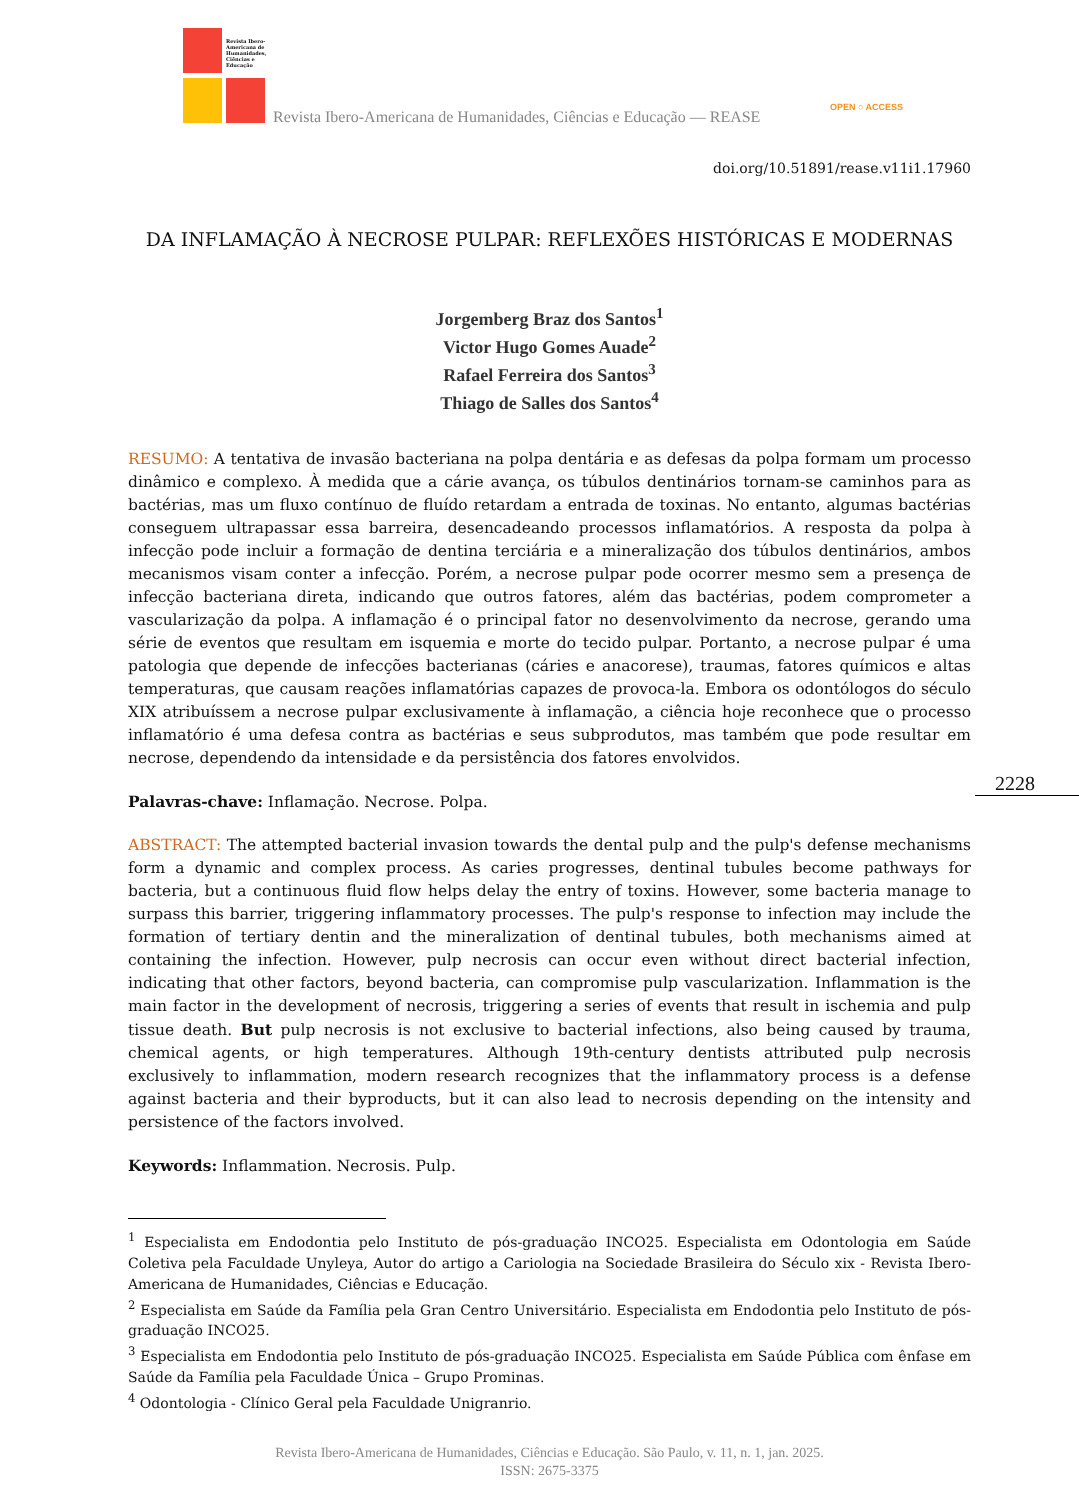Revista Ibero-
Americana de
Humanidades,
Ciências e
Educação
Revista Ibero-Americana de Humanidades, Ciências e Educação — REASE
OPEN ○ ACCESS
doi.org/10.51891/rease.v11i1.17960
DA INFLAMAÇÃO À NECROSE PULPAR: REFLEXÕES HISTÓRICAS E MODERNAS
Jorgemberg Braz dos Santos<sup>1</sup>
Victor Hugo Gomes Auade<sup>2</sup>
Rafael Ferreira dos Santos<sup>3</sup>
Thiago de Salles dos Santos<sup>4</sup>
RESUMO: A tentativa de invasão bacteriana na polpa dentária e as defesas da polpa formam um processo dinâmico e complexo. À medida que a cárie avança, os túbulos dentinários tornam-se caminhos para as bactérias, mas um fluxo contínuo de fluído retardam a entrada de toxinas. No entanto, algumas bactérias conseguem ultrapassar essa barreira, desencadeando processos inflamatórios. A resposta da polpa à infecção pode incluir a formação de dentina terciária e a mineralização dos túbulos dentinários, ambos mecanismos visam conter a infecção. Porém, a necrose pulpar pode ocorrer mesmo sem a presença de infecção bacteriana direta, indicando que outros fatores, além das bactérias, podem comprometer a vascularização da polpa. A inflamação é o principal fator no desenvolvimento da necrose, gerando uma série de eventos que resultam em isquemia e morte do tecido pulpar. Portanto, a necrose pulpar é uma patologia que depende de infecções bacterianas (cáries e anacorese), traumas, fatores químicos e altas temperaturas, que causam reações inflamatórias capazes de provoca-la. Embora os odontólogos do século XIX atribuíssem a necrose pulpar exclusivamente à inflamação, a ciência hoje reconhece que o processo inflamatório é uma defesa contra as bactérias e seus subprodutos, mas também que pode resultar em necrose, dependendo da intensidade e da persistência dos fatores envolvidos.
Palavras-chave: Inflamação. Necrose. Polpa.
ABSTRACT: The attempted bacterial invasion towards the dental pulp and the pulp's defense mechanisms form a dynamic and complex process. As caries progresses, dentinal tubules become pathways for bacteria, but a continuous fluid flow helps delay the entry of toxins. However, some bacteria manage to surpass this barrier, triggering inflammatory processes. The pulp's response to infection may include the formation of tertiary dentin and the mineralization of dentinal tubules, both mechanisms aimed at containing the infection. However, pulp necrosis can occur even without direct bacterial infection, indicating that other factors, beyond bacteria, can compromise pulp vascularization. Inflammation is the main factor in the development of necrosis, triggering a series of events that result in ischemia and pulp tissue death. But pulp necrosis is not exclusive to bacterial infections, also being caused by trauma, chemical agents, or high temperatures. Although 19th-century dentists attributed pulp necrosis exclusively to inflammation, modern research recognizes that the inflammatory process is a defense against bacteria and their byproducts, but it can also lead to necrosis depending on the intensity and persistence of the factors involved.
Keywords: Inflammation. Necrosis. Pulp.
<sup>1</sup> Especialista em Endodontia pelo Instituto de pós-graduação INCO25. Especialista em Odontologia em Saúde Coletiva pela Faculdade Unyleya, Autor do artigo a Cariologia na Sociedade Brasileira do Século xix - Revista Ibero-Americana de Humanidades, Ciências e Educação.
<sup>2</sup> Especialista em Saúde da Família pela Gran Centro Universitário. Especialista em Endodontia pelo Instituto de pós-graduação INCO25.
<sup>3</sup> Especialista em Endodontia pelo Instituto de pós-graduação INCO25. Especialista em Saúde Pública com ênfase em Saúde da Família pela Faculdade Única – Grupo Prominas.
<sup>4</sup> Odontologia - Clínico Geral pela Faculdade Unigranrio.
Revista Ibero-Americana de Humanidades, Ciências e Educação. São Paulo, v. 11, n. 1, jan. 2025.
ISSN: 2675-3375
2228